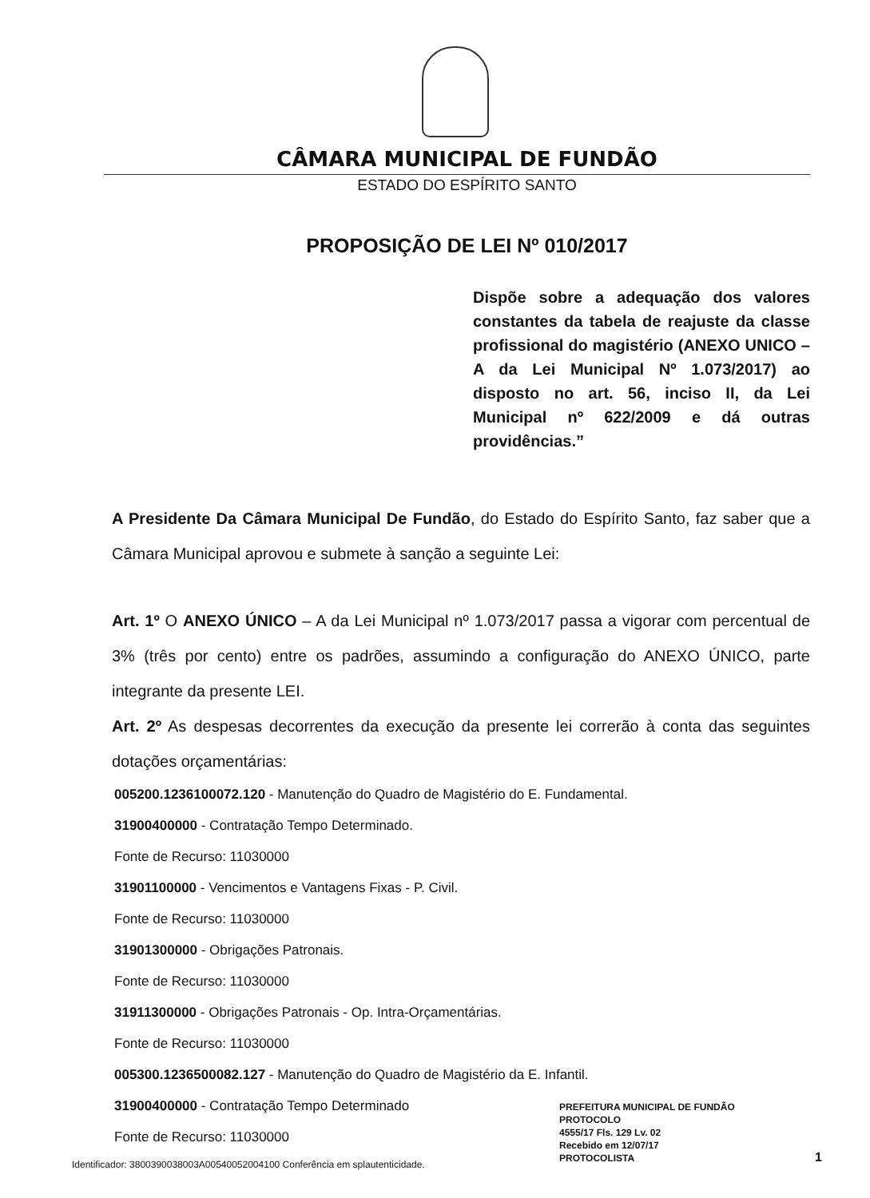CÂMARA MUNICIPAL DE FUNDÃO
ESTADO DO ESPÍRITO SANTO
PROPOSIÇÃO DE LEI Nº 010/2017
Dispõe sobre a adequação dos valores constantes da tabela de reajuste da classe profissional do magistério (ANEXO UNICO – A da Lei Municipal Nº 1.073/2017) ao disposto no art. 56, inciso II, da Lei Municipal nº 622/2009 e dá outras providências.”
A Presidente Da Câmara Municipal De Fundão, do Estado do Espírito Santo, faz saber que a Câmara Municipal aprovou e submete à sanção a seguinte Lei:
Art. 1º O ANEXO ÚNICO – A da Lei Municipal nº 1.073/2017 passa a vigorar com percentual de 3% (três por cento) entre os padrões, assumindo a configuração do ANEXO ÚNICO, parte integrante da presente LEI.
Art. 2º As despesas decorrentes da execução da presente lei correrão à conta das seguintes dotações orçamentárias:
005200.1236100072.120 - Manutenção do Quadro de Magistério do E. Fundamental.
31900400000 - Contratação Tempo Determinado.
Fonte de Recurso: 11030000
31901100000 - Vencimentos e Vantagens Fixas - P. Civil.
Fonte de Recurso: 11030000
31901300000 - Obrigações Patronais.
Fonte de Recurso: 11030000
31911300000 - Obrigações Patronais - Op. Intra-Orçamentárias.
Fonte de Recurso: 11030000
005300.1236500082.127 - Manutenção do Quadro de Magistério da E. Infantil.
31900400000 - Contratação Tempo Determinado
Fonte de Recurso: 11030000
Identificador: 3800390038003A00540052004100 Conferência em splautenticidade.
PREFEITURA MUNICIPAL DE FUNDÃO
PROTOCOLO
4555/17 Fls. 129 Lv. 02
Recebido em 12/07/17
PROTOCOLISTA
1